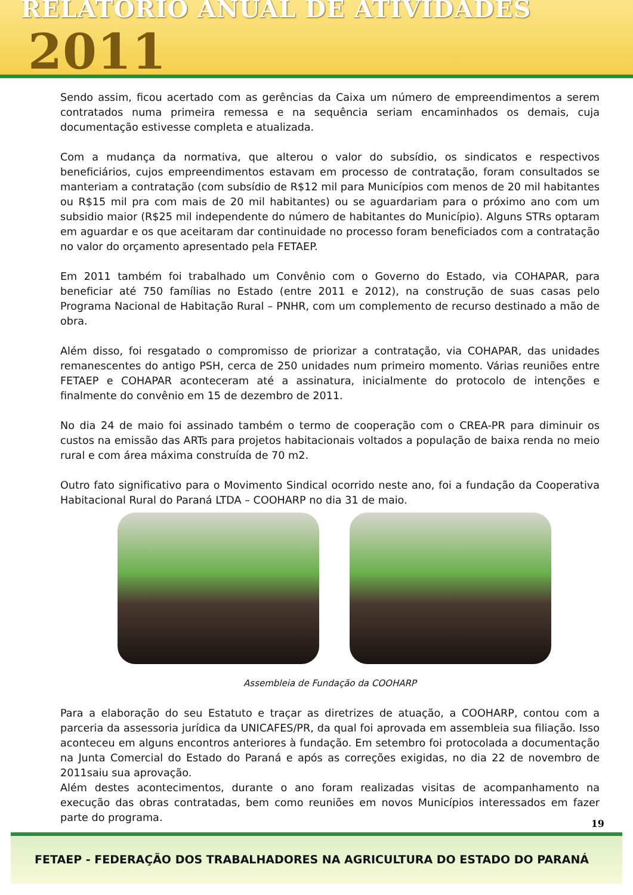RELATÓRIO ANUAL DE ATIVIDADES 2011
Sendo assim, ficou acertado com as gerências da Caixa um número de empreendimentos a serem contratados numa primeira remessa e na sequência seriam encaminhados os demais, cuja documentação estivesse completa e atualizada.
Com a mudança da normativa, que alterou o valor do subsídio, os sindicatos e respectivos beneficiários, cujos empreendimentos estavam em processo de contratação, foram consultados se manteriam a contratação (com subsídio de R$12 mil para Municípios com menos de 20 mil habitantes ou R$15 mil pra com mais de 20 mil habitantes) ou se aguardariam para o próximo ano com um subsidio maior (R$25 mil independente do número de habitantes do Município). Alguns STRs optaram em aguardar e os que aceitaram dar continuidade no processo foram beneficiados com a contratação no valor do orçamento apresentado pela FETAEP.
Em 2011 também foi trabalhado um Convênio com o Governo do Estado, via COHAPAR, para beneficiar até 750 famílias no Estado (entre 2011 e 2012), na construção de suas casas pelo Programa Nacional de Habitação Rural – PNHR, com um complemento de recurso destinado a mão de obra.
Além disso, foi resgatado o compromisso de priorizar a contratação, via COHAPAR, das unidades remanescentes do antigo PSH, cerca de 250 unidades num primeiro momento. Várias reuniões entre FETAEP e COHAPAR aconteceram até a assinatura, inicialmente do protocolo de intenções e finalmente do convênio em 15 de dezembro de 2011.
No dia 24 de maio foi assinado também o termo de cooperação com o CREA-PR para diminuir os custos na emissão das ARTs para projetos habitacionais voltados a população de baixa renda no meio rural e com área máxima construída de 70 m2.
Outro fato significativo para o Movimento Sindical ocorrido neste ano, foi a fundação da Cooperativa Habitacional Rural do Paraná LTDA – COOHARP no dia 31 de maio.
Assembleia de Fundação da COOHARP
Para a elaboração do seu Estatuto e traçar as diretrizes de atuação, a COOHARP, contou com a parceria da assessoria jurídica da UNICAFES/PR, da qual foi aprovada em assembleia sua filiação. Isso aconteceu em alguns encontros anteriores à fundação. Em setembro foi protocolada a documentação na Junta Comercial do Estado do Paraná e após as correções exigidas, no dia 22 de novembro de 2011saiu sua aprovação.
Além destes acontecimentos, durante o ano foram realizadas visitas de acompanhamento na execução das obras contratadas, bem como reuniões em novos Municípios interessados em fazer parte do programa.
19
FETAEP - FEDERAÇÃO DOS TRABALHADORES NA AGRICULTURA DO ESTADO DO PARANÁ